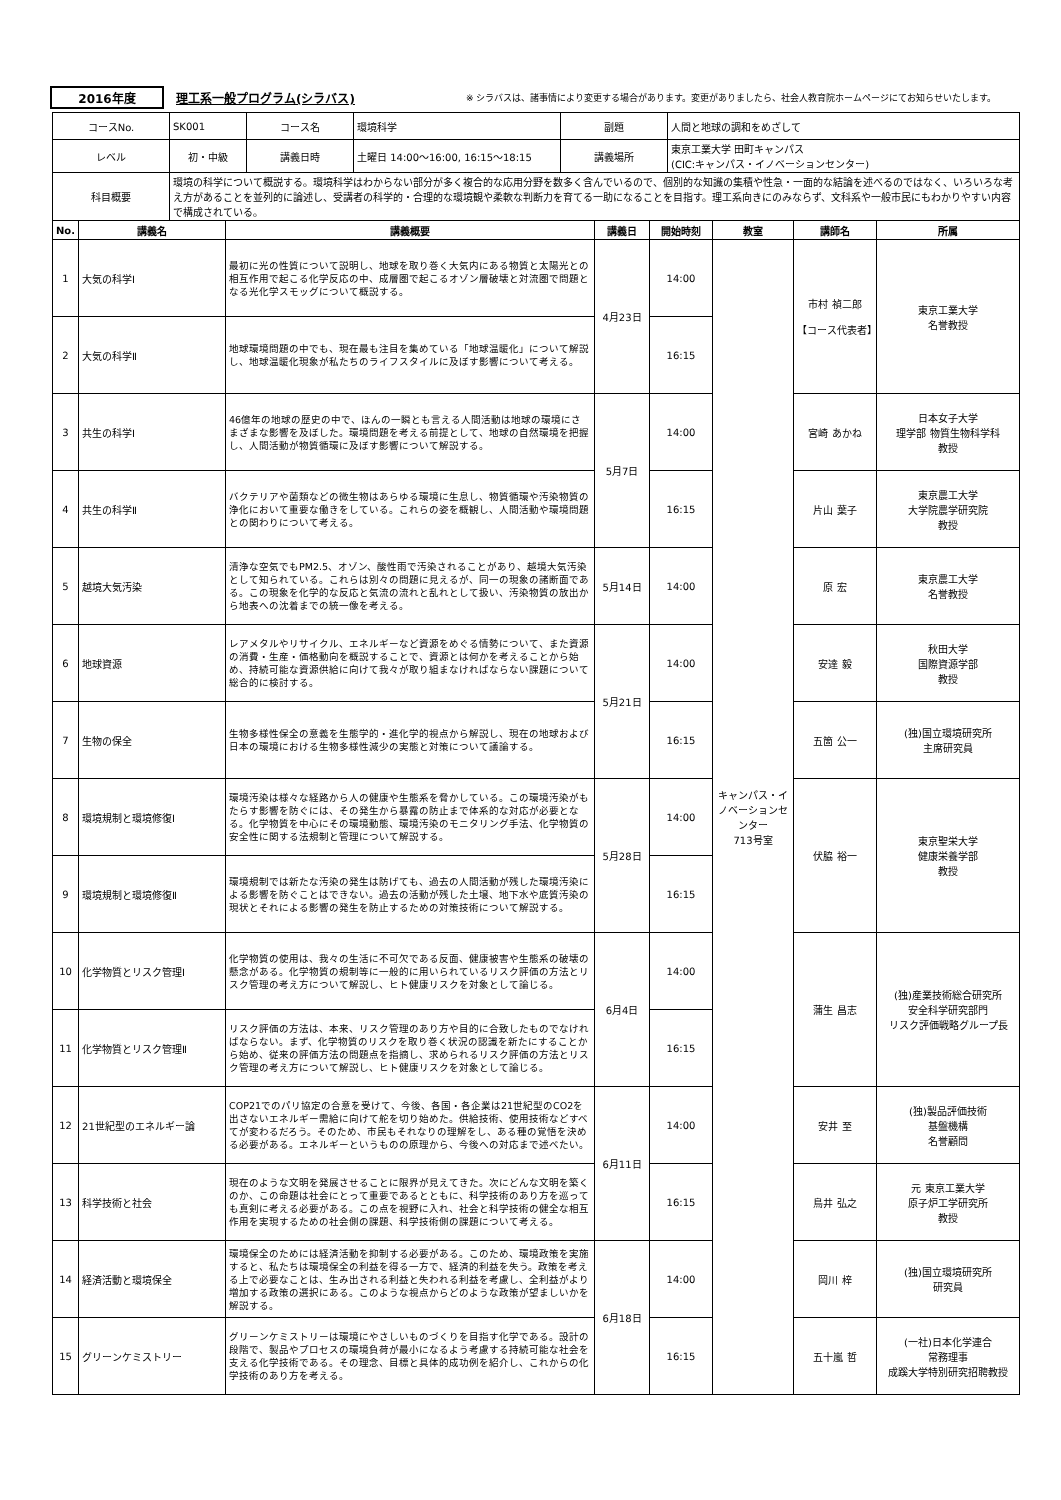2016年度 理工系一般プログラム(シラバス)
※ シラバスは、諸事情により変更する場合があります。変更がありましたら、社会人教育院ホームページにてお知らせいたします。
| コースNo. | SK001 | コース名 | 環境科学 | 副題 | 人間と地球の調和をめざして |
| レベル | 初・中級 | 講義日時 | 土曜日 14:00～16:00, 16:15～18:15 | 講義場所 | 東京工業大学 田町キャンパス (CIC:キャンパス・イノベーションセンター) |
| 科目概要 | 環境の科学について概説する。環境科学はわからない部分が多く複合的な応用分野を数多く含んでいるので、個別的な知識の集積や性急・一面的な結論を述べるのではなく、いろいろな考え方があることを並列的に論述し、受講者の科学的・合理的な環境観や柔軟な判断力を育てる一助になることを目指す。理工系向きにのみならず、文科系や一般市民にもわかりやすい内容で構成されている。 | | | | |
| No. | 講義名 | 講義概要 | 講義日 | 開始時刻 | 教室 | 講師名 | 所属 |
| --- | --- | --- | --- | --- | --- | --- | --- |
| 1 | 大気の科学Ⅰ | 最初に光の性質について説明し、地球を取り巻く大気内にある物質と太陽光との相互作用で起こる化学反応の中、成層圏で起こるオゾン層破壊と対流圏で問題となる光化学スモッグについて概説する。 | 4月23日 | 14:00 | キャンパス・イノベーションセンター 713号室 | 市村 禎二郎 【コース代表者】 | 東京工業大学 名誉教授 |
| 2 | 大気の科学Ⅱ | 地球環境問題の中でも、現在最も注目を集めている「地球温暖化」について解説し、地球温暖化現象が私たちのライフスタイルに及ぼす影響について考える。 | | 16:15 | | | |
| 3 | 共生の科学Ⅰ | 46億年の地球の歴史の中で、ほんの一瞬とも言える人間活動は地球の環境にさまざまな影響を及ぼした。環境問題を考える前提として、地球の自然環境を把握し、人間活動が物質循環に及ぼす影響について解説する。 | 5月7日 | 14:00 | | 宮崎 あかね | 日本女子大学 理学部 物質生物科学科 教授 |
| 4 | 共生の科学Ⅱ | バクテリアや菌類などの微生物はあらゆる環境に生息し、物質循環や汚染物質の浄化において重要な働きをしている。これらの姿を概観し、人間活動や環境問題との関わりについて考える。 | | 16:15 | | 片山 葉子 | 東京農工大学 大学院農学研究院 教授 |
| 5 | 越境大気汚染 | 清浄な空気でもPM2.5、オゾン、酸性雨で汚染されることがあり、越境大気汚染として知られている。これらは別々の問題に見えるが、同一の現象の諸断面である。この現象を化学的な反応と気流の流れと乱れとして扱い、汚染物質の放出から地表への沈着までの統一像を考える。 | 5月14日 | 14:00 | | 原 宏 | 東京農工大学 名誉教授 |
| 6 | 地球資源 | レアメタルやリサイクル、エネルギーなど資源をめぐる情勢について、また資源の消費・生産・価格動向を概説することで、資源とは何かを考えることから始め、持続可能な資源供給に向けて我々が取り組まなければならない課題について総合的に検討する。 | 5月21日 | 14:00 | | 安達 毅 | 秋田大学 国際資源学部 教授 |
| 7 | 生物の保全 | 生物多様性保全の意義を生態学的・進化学的視点から解説し、現在の地球および日本の環境における生物多様性減少の実態と対策について議論する。 | | 16:15 | | 五箇 公一 | (独)国立環境研究所 主席研究員 |
| 8 | 環境規制と環境修復Ⅰ | 環境汚染は様々な経路から人の健康や生態系を脅かしている。この環境汚染がもたらす影響を防ぐには、その発生から暴露の防止まで体系的な対応が必要となる。化学物質を中心にその環境動態、環境汚染のモニタリング手法、化学物質の安全性に関する法規制と管理について解説する。 | 5月28日 | 14:00 | | 伏脇 裕一 | 東京聖栄大学 健康栄養学部 教授 |
| 9 | 環境規制と環境修復Ⅱ | 環境規制では新たな汚染の発生は防げても、過去の人間活動が残した環境汚染による影響を防ぐことはできない。過去の活動が残した土壌、地下水や底質汚染の現状とそれによる影響の発生を防止するための対策技術について解説する。 | | 16:15 | | | |
| 10 | 化学物質とリスク管理Ⅰ | 化学物質の使用は、我々の生活に不可欠である反面、健康被害や生態系の破壊の懸念がある。化学物質の規制等に一般的に用いられているリスク評価の方法とリスク管理の考え方について解説し、ヒト健康リスクを対象として論じる。 | 6月4日 | 14:00 | | 蒲生 昌志 | (独)産業技術総合研究所 安全科学研究部門 リスク評価戦略グループ長 |
| 11 | 化学物質とリスク管理Ⅱ | リスク評価の方法は、本来、リスク管理のあり方や目的に合致したものでなければならない。まず、化学物質のリスクを取り巻く状況の認識を新たにすることから始め、従来の評価方法の問題点を指摘し、求められるリスク評価の方法とリスク管理の考え方について解説し、ヒト健康リスクを対象として論じる。 | | 16:15 | | | |
| 12 | 21世紀型のエネルギー論 | COP21でのパリ協定の合意を受けて、今後、各国・各企業は21世紀型のCO2を出さないエネルギー需給に向けて舵を切り始めた。供給技術、使用技術などすべてが変わるだろう。そのため、市民もそれなりの理解をし、ある種の覚悟を決める必要がある。エネルギーというものの原理から、今後への対応まで述べたい。 | 6月11日 | 14:00 | | 安井 至 | (独)製品評価技術 基盤機構 名誉顧問 |
| 13 | 科学技術と社会 | 現在のような文明を発展させることに限界が見えてきた。次にどんな文明を築くのか、この命題は社会にとって重要であるとともに、科学技術のあり方を巡っても真剣に考える必要がある。この点を視野に入れ、社会と科学技術の健全な相互作用を実現するための社会側の課題、科学技術側の課題について考える。 | | 16:15 | | 鳥井 弘之 | 元 東京工業大学 原子炉工学研究所 教授 |
| 14 | 経済活動と環境保全 | 環境保全のためには経済活動を抑制する必要がある。このため、環境政策を実施すると、私たちは環境保全の利益を得る一方で、経済的利益を失う。政策を考える上で必要なことは、生み出される利益と失われる利益を考慮し、全利益がより増加する政策の選択にある。このような視点からどのような政策が望ましいかを解説する。 | 6月18日 | 14:00 | | 岡川 梓 | (独)国立環境研究所 研究員 |
| 15 | グリーンケミストリー | グリーンケミストリーは環境にやさしいものづくりを目指す化学である。設計の段階で、製品やプロセスの環境負荷が最小になるよう考慮する持続可能な社会を支える化学技術である。その理念、目標と具体的成功例を紹介し、これからの化学技術のあり方を考える。 | | 16:15 | | 五十嵐 哲 | (一社)日本化学連合 常務理事 成蹊大学特別研究招聘教授 |